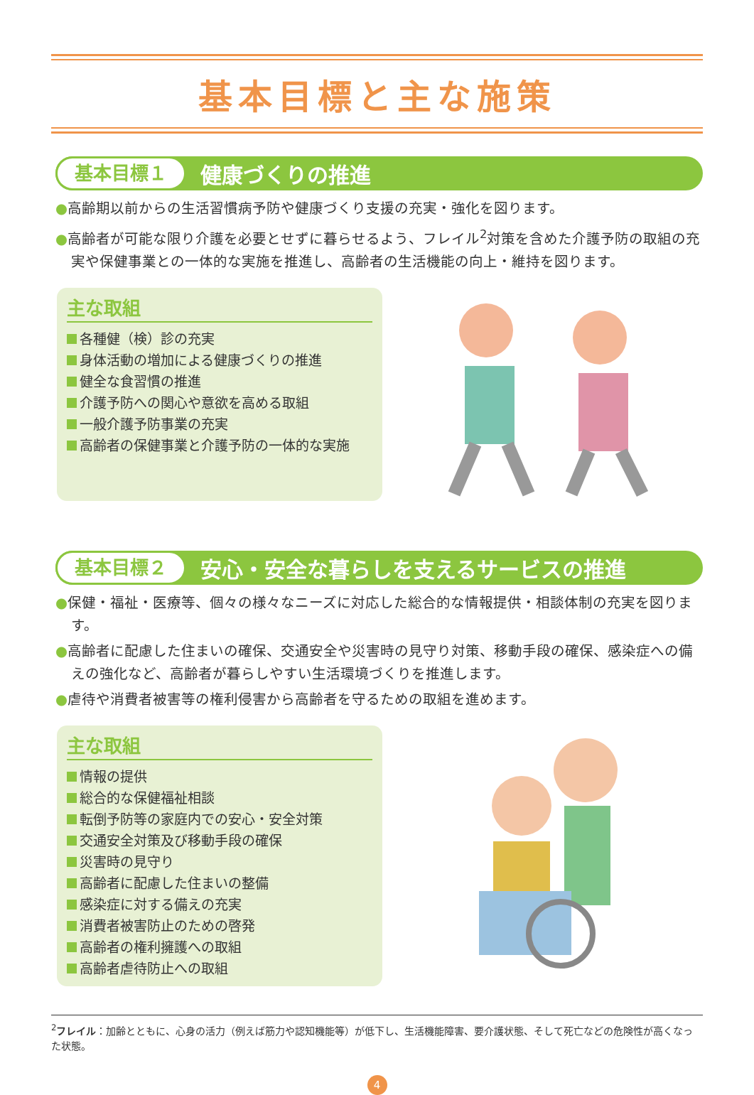基本目標と主な施策
基本目標１ 健康づくりの推進
●高齢期以前からの生活習慣病予防や健康づくり支援の充実・強化を図ります。
●高齢者が可能な限り介護を必要とせずに暮らせるよう、フレイル<sup>2</sup>対策を含めた介護予防の取組の充実や保健事業との一体的な実施を推進し、高齢者の生活機能の向上・維持を図ります。
主な取組
各種健（検）診の充実
身体活動の増加による健康づくりの推進
健全な食習慣の推進
介護予防への関心や意欲を高める取組
一般介護予防事業の充実
高齢者の保健事業と介護予防の一体的な実施
基本目標２ 安心・安全な暮らしを支えるサービスの推進
●保健・福祉・医療等、個々の様々なニーズに対応した総合的な情報提供・相談体制の充実を図ります。
●高齢者に配慮した住まいの確保、交通安全や災害時の見守り対策、移動手段の確保、感染症への備えの強化など、高齢者が暮らしやすい生活環境づくりを推進します。
●虐待や消費者被害等の権利侵害から高齢者を守るための取組を進めます。
主な取組
情報の提供
総合的な保健福祉相談
転倒予防等の家庭内での安心・安全対策
交通安全対策及び移動手段の確保
災害時の見守り
高齢者に配慮した住まいの整備
感染症に対する備えの充実
消費者被害防止のための啓発
高齢者の権利擁護への取組
高齢者虐待防止への取組
<sup>2</sup> フレイル：加齢とともに、心身の活力（例えば筋力や認知機能等）が低下し、生活機能障害、要介護状態、そして死亡などの危険性が高くなった状態。
4